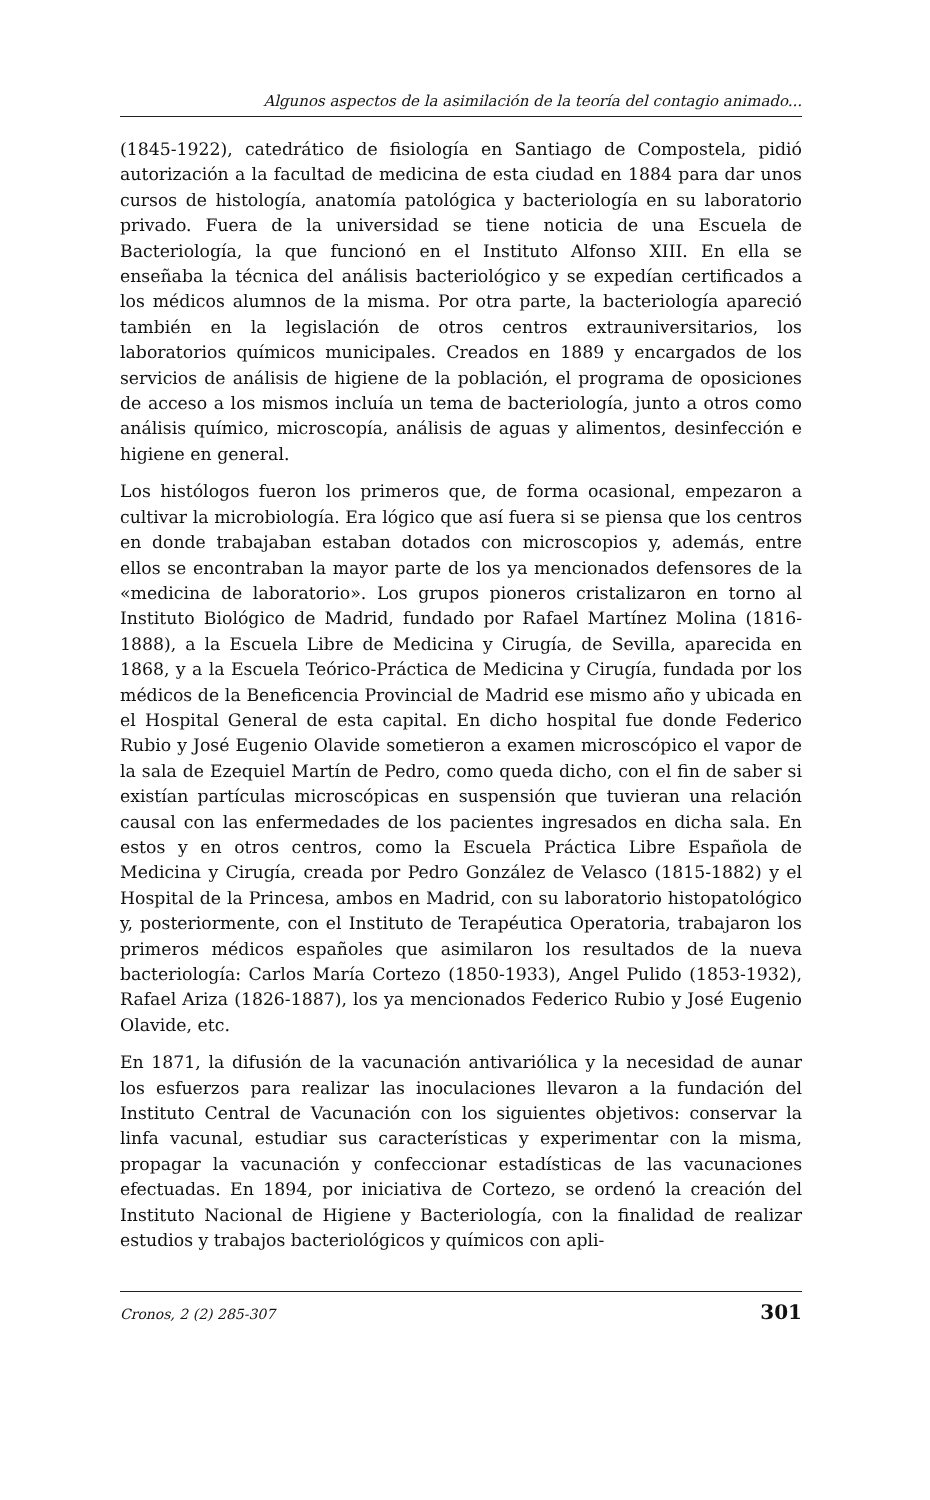Algunos aspectos de la asimilación de la teoría del contagio animado...
(1845-1922), catedrático de fisiología en Santiago de Compostela, pidió autorización a la facultad de medicina de esta ciudad en 1884 para dar unos cursos de histología, anatomía patológica y bacteriología en su laboratorio privado. Fuera de la universidad se tiene noticia de una Escuela de Bacteriología, la que funcionó en el Instituto Alfonso XIII. En ella se enseñaba la técnica del análisis bacteriológico y se expedían certificados a los médicos alumnos de la misma. Por otra parte, la bacteriología apareció también en la legislación de otros centros extrauniversitarios, los laboratorios químicos municipales. Creados en 1889 y encargados de los servicios de análisis de higiene de la población, el programa de oposiciones de acceso a los mismos incluía un tema de bacteriología, junto a otros como análisis químico, microscopía, análisis de aguas y alimentos, desinfección e higiene en general.
Los histólogos fueron los primeros que, de forma ocasional, empezaron a cultivar la microbiología. Era lógico que así fuera si se piensa que los centros en donde trabajaban estaban dotados con microscopios y, además, entre ellos se encontraban la mayor parte de los ya mencionados defensores de la «medicina de laboratorio». Los grupos pioneros cristalizaron en torno al Instituto Biológico de Madrid, fundado por Rafael Martínez Molina (1816-1888), a la Escuela Libre de Medicina y Cirugía, de Sevilla, aparecida en 1868, y a la Escuela Teórico-Práctica de Medicina y Cirugía, fundada por los médicos de la Beneficencia Provincial de Madrid ese mismo año y ubicada en el Hospital General de esta capital. En dicho hospital fue donde Federico Rubio y José Eugenio Olavide sometieron a examen microscópico el vapor de la sala de Ezequiel Martín de Pedro, como queda dicho, con el fin de saber si existían partículas microscópicas en suspensión que tuvieran una relación causal con las enfermedades de los pacientes ingresados en dicha sala. En estos y en otros centros, como la Escuela Práctica Libre Española de Medicina y Cirugía, creada por Pedro González de Velasco (1815-1882) y el Hospital de la Princesa, ambos en Madrid, con su laboratorio histopatológico y, posteriormente, con el Instituto de Terapéutica Operatoria, trabajaron los primeros médicos españoles que asimilaron los resultados de la nueva bacteriología: Carlos María Cortezo (1850-1933), Angel Pulido (1853-1932), Rafael Ariza (1826-1887), los ya mencionados Federico Rubio y José Eugenio Olavide, etc.
En 1871, la difusión de la vacunación antivariólica y la necesidad de aunar los esfuerzos para realizar las inoculaciones llevaron a la fundación del Instituto Central de Vacunación con los siguientes objetivos: conservar la linfa vacunal, estudiar sus características y experimentar con la misma, propagar la vacunación y confeccionar estadísticas de las vacunaciones efectuadas. En 1894, por iniciativa de Cortezo, se ordenó la creación del Instituto Nacional de Higiene y Bacteriología, con la finalidad de realizar estudios y trabajos bacteriológicos y químicos con apli-
Cronos, 2 (2) 285-307 301